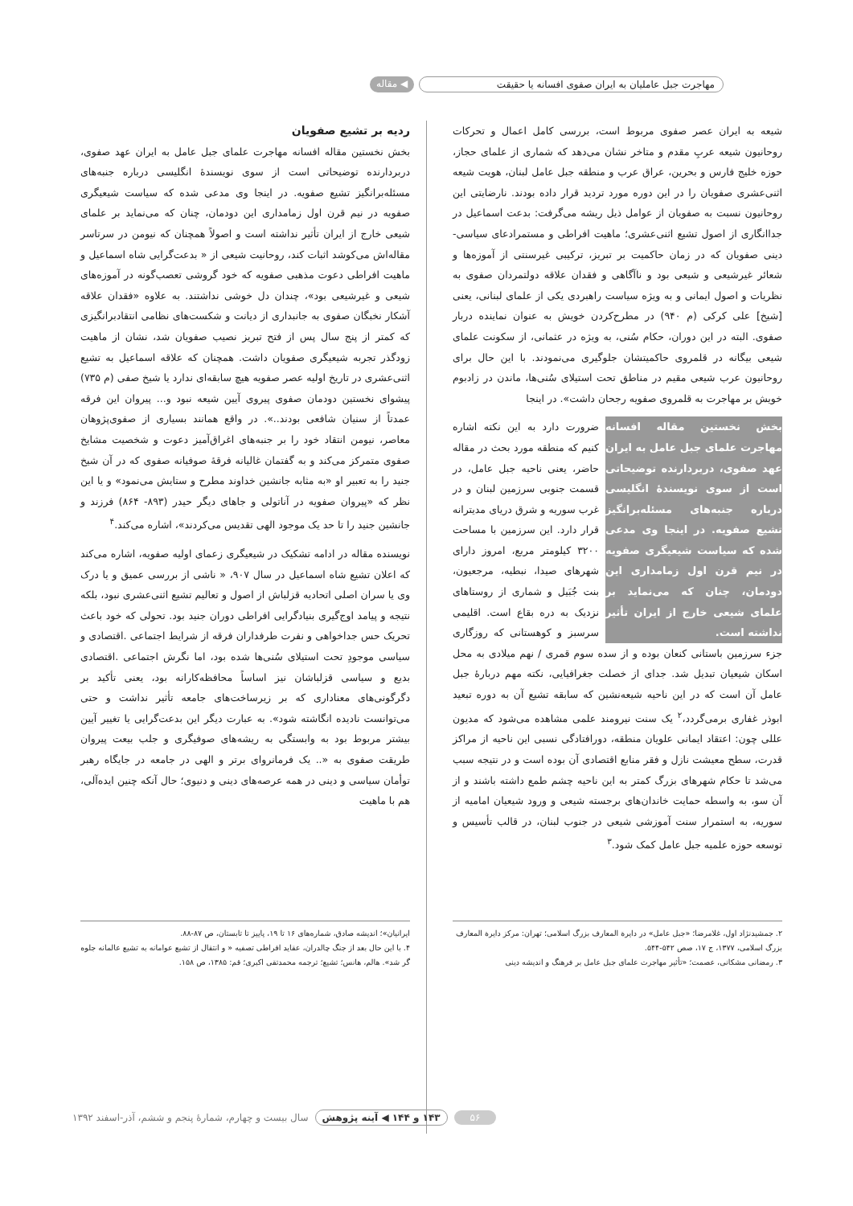مهاجرت جبل عاملیان به ایران صفوی افسانه یا حقیقت ◀ مقاله
شیعه به ایران عصر صفوی مربوط است، بررسی کامل اعمال و تحرکات روحانیون شیعه عربِ مقدم و متاخر نشان می‌دهد که شماری از علمای حجاز، حوزه خلیج فارس و بحرین، عراق عرب و منطقه جبل عامل لبنان، هویت شیعه اثنی‌عشری صفویان را در این دوره مورد تردید قرار داده بودند. نارضایتی این روحانیون نسبت به صفویان از عوامل ذیل ریشه می‌گرفت: بدعت اسماعیل در جداانگاری از اصول تشیع اثنی‌عشری؛ ماهیت افراطی و مستمرادعای سیاسی- دینی صفویان که در زمان حاکمیت بر تبریز، ترکیبی غیرسنتی از آموزه‌ها و شعائر غیرشیعی و شیعی بود و ناآگاهی و فقدان علاقه دولتمردان صفوی به نظریات و اصول ایمانی و به ویژه سیاست راهبردی یکی از علمای لبنانی، یعنی [شیخ] علی کرکی (م ۹۴۰) در مطرح‌کردن خویش به عنوان نماینده دربار صفوی. البته در این دوران، حکام سُنی، به ویژه در عثمانی، از سکونت علمای شیعی بیگانه در قلمروی حاکمیتشان جلوگیری می‌نمودند. با این حال برای روحانیون عرب شیعی مقیم در مناطق تحت استیلای سُنی‌ها، ماندن در زادبوم خویش بر مهاجرت به قلمروی صفویه رجحان داشت». در اینجا
بخش نخستین مقاله افسانه مهاجرت علمای جبل عامل به ایران عهد صفوی، دربردارنده توضیحاتی است از سوی نویسندهٔ انگلیسی درباره جنبه‌های مسئله‌برانگیز تشیع صفویه. در اینجا وی مدعی شده که سیاست شیعیگری صفویه در نیم قرن اول زمامداری این دودمان، چنان که می‌نماید بر علمای شیعی خارج از ایران تأثیر نداشته است.
ضرورت دارد به این نکته اشاره کنیم که منطقه مورد بحث در مقاله حاضر، یعنی ناحیه جبل عامل، در قسمت جنوبی سرزمین لبنان و در غرب سوریه و شرق دریای مدیترانه قرار دارد. این سرزمین با مساحت ۳۲۰۰ کیلومتر مربع، امروز دارای شهرهای صیدا، نبطیه، مرجعیون، بنت جُبَیل و شماری از روستاهای نزدیک به دره بقاع است. اقلیمی سرسبز و کوهستانی که روزگاری جزء سرزمین باستانی کنعان بوده و از سده سوم قمری / نهم میلادی به محل اسکان شیعیان تبدیل شد. جدای از خصلت جغرافیایی، نکته مهم دربارهٔ جبل عامل آن است که در این ناحیه شیعه‌نشین که سابقه تشیع آن به دوره تبعید ابوذر غفاری برمی‌گردد،<sup>۲</sup> یک سنت نیرومند علمی مشاهده می‌شود که مدیون عللی چون: اعتقاد ایمانی علویان منطقه، دورافتادگی نسبی این ناحیه از مراکز قدرت، سطح معیشت نازل و فقر منابع اقتصادی آن بوده است و در نتیجه سبب می‌شد تا حکام شهرهای بزرگ کمتر به این ناحیه چشم طمع داشته باشند و از آن سو، به واسطه حمایت خاندان‌های برجسته شیعی و ورود شیعیان امامیه از سوریه، به استمرار سنت آموزشی شیعی در جنوب لبنان، در قالب تأسیس و توسعه حوزه علمیه جبل عامل کمک شود.<sup>۳</sup>
ردیه بر تشیع صفویان
بخش نخستین مقاله افسانه مهاجرت علمای جبل عامل به ایران عهد صفوی، دربردارنده توضیحاتی است از سوی نویسندهٔ انگلیسی درباره جنبه‌های مسئله‌برانگیز تشیع صفویه. در اینجا وی مدعی شده که سیاست شیعیگری صفویه در نیم قرن اول زمامداری این دودمان، چنان که می‌نماید بر علمای شیعی خارج از ایران تأثیر نداشته است و اصولاً همچنان که نیومن در سرتاسر مقاله‌اش می‌کوشد اثبات کند، روحانیت شیعی از « بدعت‌گرایی شاه اسماعیل و ماهیت افراطی دعوت مذهبی صفویه که خود گروشی تعصب‌گونه در آموزه‌های شیعی و غیرشیعی بود»، چندان دل خوشی نداشتند. به علاوه «فقدان علاقه آشکار نخبگان صفوی به جانبداری از دیانت و شکست‌های نظامی انتقادبرانگیزی که کمتر از پنج سال پس از فتح تبریز نصیب صفویان شد، نشان از ماهیت زودگذر تجربه شیعیگری صفویان داشت. همچنان که علاقه اسماعیل به تشیع اثنی‌عشری در تاریخ اولیه عصر صفویه هیچ سابقه‌ای ندارد یا شیخ صفی (م ۷۳۵) پیشوای نخستین دودمان صفوی پیروی آیین شیعه نبود و... پیروان این فرقه عمدتاً از سنیان شافعی بودند..». در واقع همانند بسیاری از صفوی‌پژوهان معاصر، نیومن انتقاد خود را بر جنبه‌های اغراق‌آمیز دعوت و شخصیت مشایخ صفوی متمرکز می‌کند و به گفتمان غالیانه فرقهٔ صوفیانه صفوی که در آن شیخ جنید را به تعبیر او «به مثابه جانشین خداوند مطرح و ستایش می‌نمود» و یا این نظر که «پیروان صفویه در آناتولی و جاهای دیگر حیدر (۸۹۳- ۸۶۴) فرزند و جانشین جنید را تا حد یک موجود الهی تقدیس می‌کردند»، اشاره می‌کند.<sup>۴</sup>
نویسنده مقاله در ادامه تشکیک در شیعیگری زعمای اولیه صفویه، اشاره می‌کند که اعلان تشیع شاه اسماعیل در سال ۹۰۷، « ناشی از بررسی عمیق و یا درک وی یا سران اصلی اتحادیه قزلباش از اصول و تعالیم تشیع اثنی‌عشری نبود، بلکه نتیجه و پیامد اوج‌گیری بنیادگرایی افراطی دوران جنید بود. تحولی که خود باعث تحریک حس جداخواهی و نفرت طرفداران فرقه از شرایط اجتماعی .اقتصادی و سیاسی موجودِ تحت استیلای سُنی‌ها شده بود، اما نگرش اجتماعی .اقتصادی بدیع و سیاسی قزلباشان نیز اساساً محافظه‌کارانه بود، یعنی تأکید بر دگرگونی‌های معناداری که بر زیرساخت‌های جامعه تأثیر نداشت و حتی می‌توانست نادیده انگاشته شود». به عبارت دیگر این بدعت‌گرایی یا تغییر آیین بیشتر مربوط بود به وابستگی به ریشه‌های صوفیگری و جلب بیعت پیروان طریقت صفوی به «.. یک فرمانروای برتر و الهی در جامعه در جایگاه رهبر توأمان سیاسی و دینی در همه عرصه‌های دینی و دنیوی؛ حال آنکه چنین ایده‌آلی، هم با ماهیت
۲. جمشیدنژاد اول، غلامرضا؛ «جبل عامل» در دایرة المعارف بزرگ اسلامی؛ تهران: مرکز دایرة المعارف بزرگ اسلامی، ۱۳۷۷، ج ۱۷، صص ۵۴۲-۵۴۴.
۳. رمضانی مشکانی، عصمت؛ «تأثیر مهاجرت علمای جبل عامل بر فرهنگ و اندیشه دینی
ایرانیان»؛ اندیشه صادق، شماره‌های ۱۶ تا ۱۹، پاییز تا تابستان، ص ۸۷-۸۸.
۴. با این حال بعد از جنگ چالدران، عقاید افراطی تصفیه « و انتقال از تشیع عوامانه به تشیع عالمانه جلوه گر شد». هالم، هانس؛ تشیع؛ ترجمه محمدتقی اکبری؛ قم: ۱۳۸۵، ص ۱۵۸.
۵۶ ۱۴۳ و ۱۴۴ ◀ آینه پژوهش سال بیست و چهارم، شمارهٔ پنجم و ششم، آذر-اسفند ۱۳۹۲